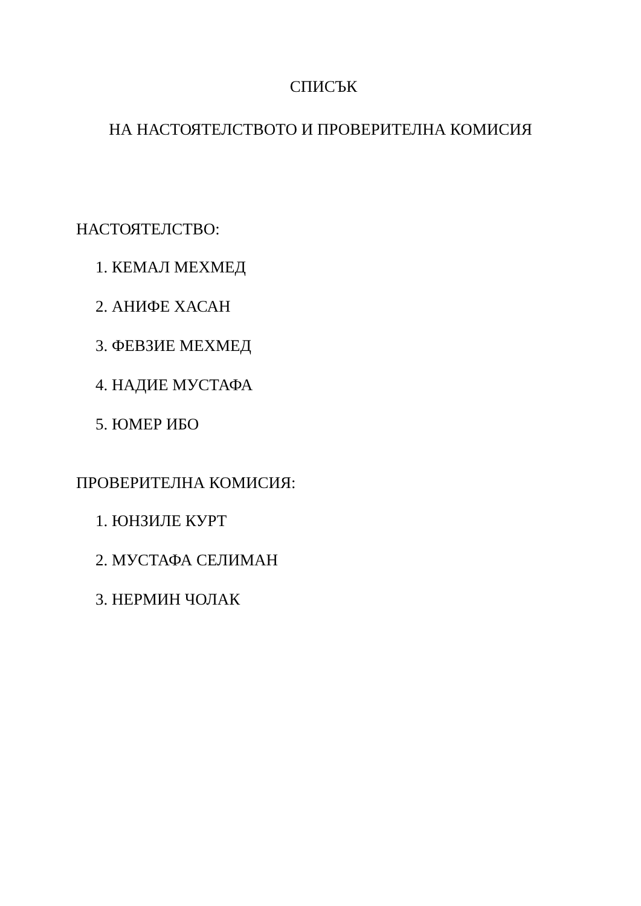СПИСЪК
НА НАСТОЯТЕЛСТВОТО И ПРОВЕРИТЕЛНА КОМИСИЯ
НАСТОЯТЕЛСТВО:
1. КЕМАЛ МЕХМЕД
2. АНИФЕ ХАСАН
3. ФЕВЗИЕ МЕХМЕД
4. НАДИЕ МУСТАФА
5. ЮМЕР ИБО
ПРОВЕРИТЕЛНА КОМИСИЯ:
1. ЮНЗИЛЕ КУРТ
2. МУСТАФА СЕЛИМАН
3. НЕРМИН ЧОЛАК